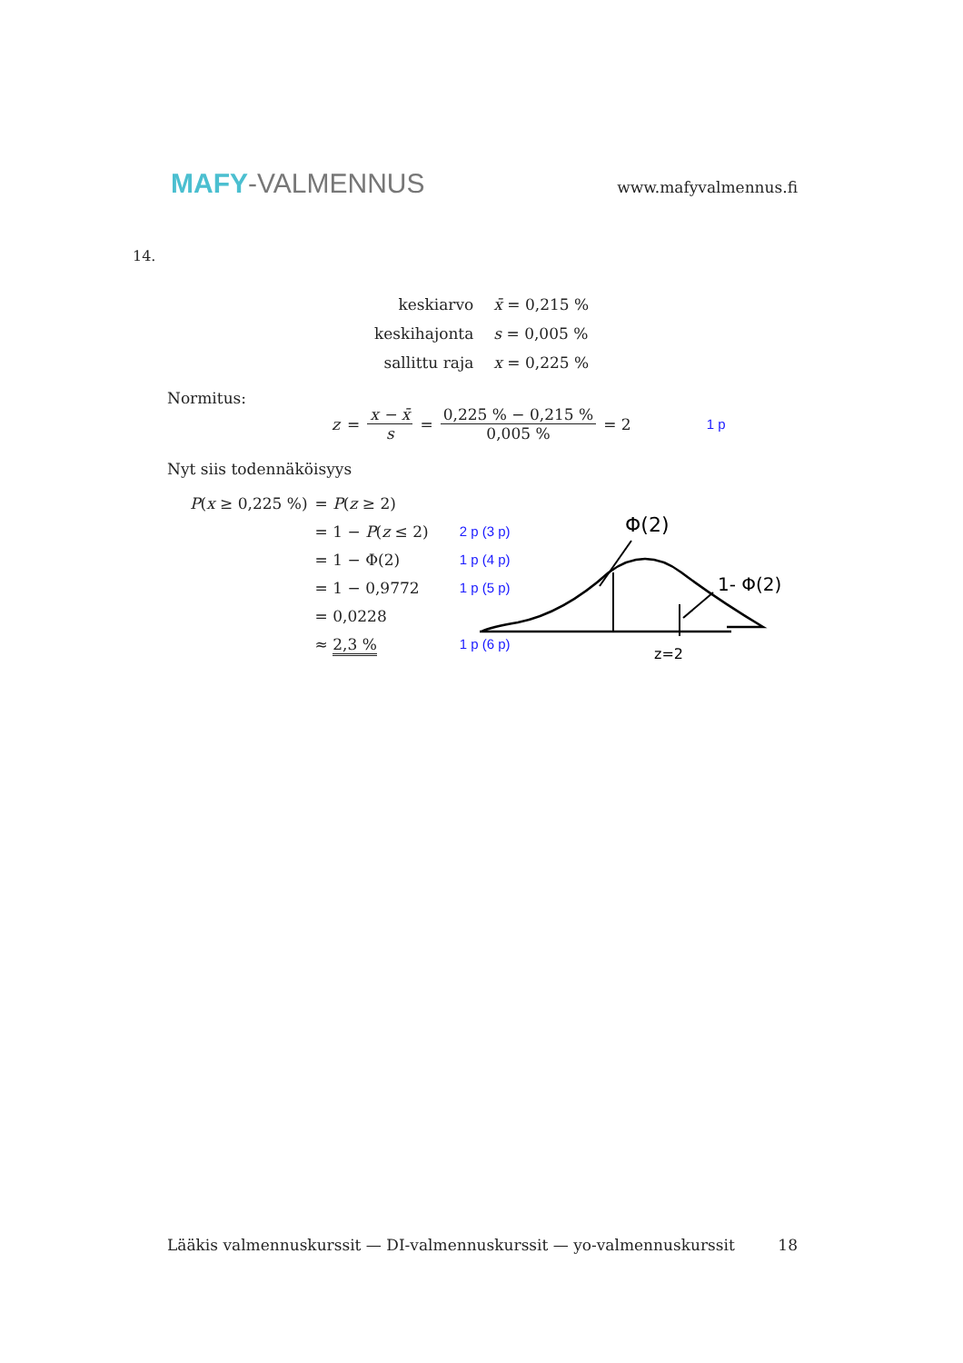MAFY-VALMENNUS
www.mafyvalmennus.fi
14.
| keskiarvo | x̄ = 0,215 % |
| keskihajonta | s = 0,005 % |
| sallittu raja | x = 0,225 % |
Normitus:
z = x − x̄ s = 0,225 % − 0,215 % 0,005 % = 2 1 p
Nyt siis todennäköisyys
| P ( x ≥ 0,225 %) | = P ( z ≥ 2) | |
| | = 1 − P ( z ≤ 2) | 2 p (3 p) |
| | = 1 − Φ(2) | 1 p (4 p) |
| | = 1 − 0,9772 | 1 p (5 p) |
| | = 0,0228 | |
| | ≈ 2,3 % | 1 p (6 p) |
Φ(2)
1- Φ(2)
z=2
Lääkis valmennuskurssit — DI-valmennuskurssit — yo-valmennuskurssit 18